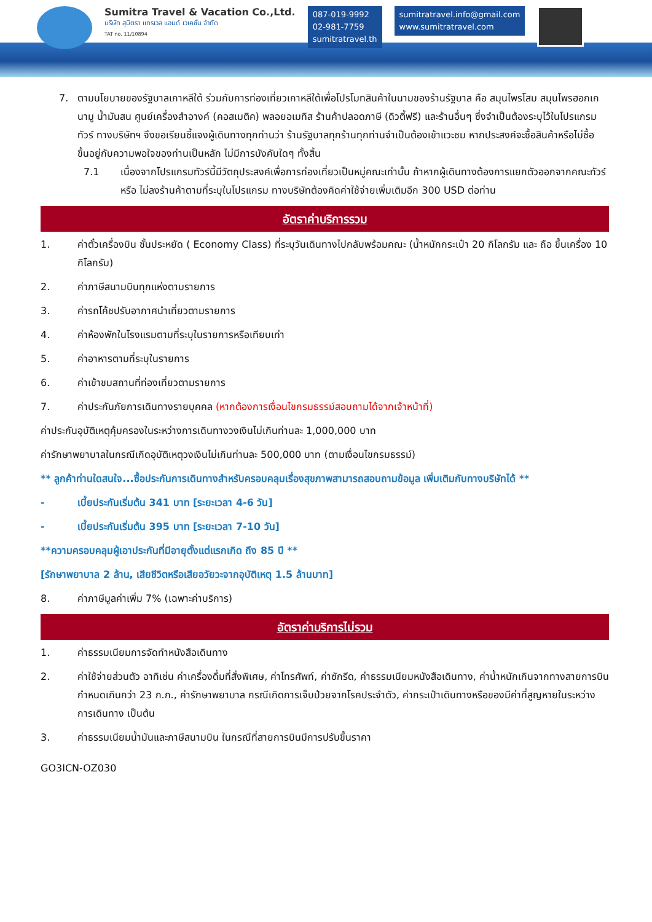Sumitra Travel & Vacation Co.,Ltd.
บริษัท สุมิตรา แทรเวล แอนด์ เวเคชั่น จำกัด
TAT no. 11/10894
087-019-9992
02-981-7759
sumitratravel.th
sumitratravel.info@gmail.com
www.sumitratravel.com
7. ตามนโยบายของรัฐบาลเกาหลีใต้ ร่วมกับการท่องเที่ยวเกาหลีใต้เพื่อโปรโมทสินค้าในนามของร้านรัฐบาล คือ สมุนไพรโสม สมุนไพรฮอกเกนามู น้ำมันสน ศูนย์เครื่องสำอางค์ (คอสเมติค) พลอยอเมทิส ร้านค้าปลอดภาษี (ดิวตี้ฟรี) และร้านอื่นๆ ซึ่งจำเป็นต้องระบุไว้ในโปรแกรมทัวร์ ทางบริษัทฯ จึงขอเรียนชี้แจงผู้เดินทางทุกท่านว่า ร้านรัฐบาลทุกร้านทุกท่านจำเป็นต้องเข้าแวะชม หากประสงค์จะซื้อสินค้าหรือไม่ซื้อ ขึ้นอยู่กับความพอใจของท่านเป็นหลัก ไม่มีการบังคับใดๆ ทั้งสิ้น
7.1 เนื่องจากโปรแกรมทัวร์นี้มีวัตถุประสงค์เพื่อการท่องเที่ยวเป็นหมู่คณะเท่านั้น ถ้าหากผู้เดินทางต้องการแยกตัวออกจากคณะทัวร์ หรือ ไม่ลงร้านค้าตามที่ระบุในโปรแกรม ทางบริษัทต้องคิดค่าใช้จ่ายเพิ่มเติมอีก 300 USD ต่อท่าน
อัตราค่าบริการรวม
1. ค่าตั๋วเครื่องบิน ชั้นประหยัด ( Economy Class) ที่ระบุวันเดินทางไปกลับพร้อมคณะ (น้ำหนักกระเป๋า 20 กิโลกรัม และ ถือ ขึ้นเครื่อง 10 กิโลกรัม)
2. ค่าภาษีสนามบินทุกแห่งตามรายการ
3. ค่ารถโค้ชปรับอากาศนำเที่ยวตามรายการ
4. ค่าห้องพักในโรงแรมตามที่ระบุในรายการหรือเทียบเท่า
5. ค่าอาหารตามที่ระบุในรายการ
6. ค่าเข้าชมสถานที่ท่องเที่ยวตามรายการ
7. ค่าประกันภัยการเดินทางรายบุคคล (หากต้องการเงื่อนไขกรมธรรม์สอบถามได้จากเจ้าหน้าที่)
ค่าประกันอุบัติเหตุคุ้มครองในระหว่างการเดินทางวงเงินไม่เกินท่านละ 1,000,000 บาท
ค่ารักษาพยาบาลในกรณีเกิดอุบัติเหตุวงเงินไม่เกินท่านละ 500,000 บาท (ตามเงื่อนไขกรมธรรม์)
** ลูกค้าท่านใดสนใจ...ซื้อประกันการเดินทางสำหรับครอบคลุมเรื่องสุขภาพสามารถสอบถามข้อมูล เพิ่มเติมกับทางบริษัทได้ **
- เบี้ยประกันเริ่มต้น 341 บาท [ระยะเวลา 4-6 วัน]
- เบี้ยประกันเริ่มต้น 395 บาท [ระยะเวลา 7-10 วัน]
**ความครอบคลุมผู้เอาประกันที่มีอายุตั้งแต่แรกเกิด ถึง 85 ปี **
[รักษาพยาบาล 2 ล้าน, เสียชีวิตหรือเสียอวัยวะจากอุบัติเหตุ 1.5 ล้านบาท]
8. ค่าภาษีมูลค่าเพิ่ม 7% (เฉพาะค่าบริการ)
อัตราค่าบริการไม่รวม
1. ค่าธรรมเนียมการจัดทำหนังสือเดินทาง
2. ค่าใช้จ่ายส่วนตัว อาทิเช่น ค่าเครื่องดื่มที่สั่งพิเศษ, ค่าโทรศัพท์, ค่าซักรีด, ค่าธรรมเนียมหนังสือเดินทาง, ค่าน้ำหนักเกินจากทางสายการบินกำหนดเกินกว่า 23 ก.ก., ค่ารักษาพยาบาล กรณีเกิดการเจ็บป่วยจากโรคประจำตัว, ค่ากระเป๋าเดินทางหรือของมีค่าที่สูญหายในระหว่างการเดินทาง เป็นต้น
3. ค่าธรรมเนียมน้ำมันและภาษีสนามบิน ในกรณีที่สายการบินมีการปรับขึ้นราคา
GO3ICN-OZ030